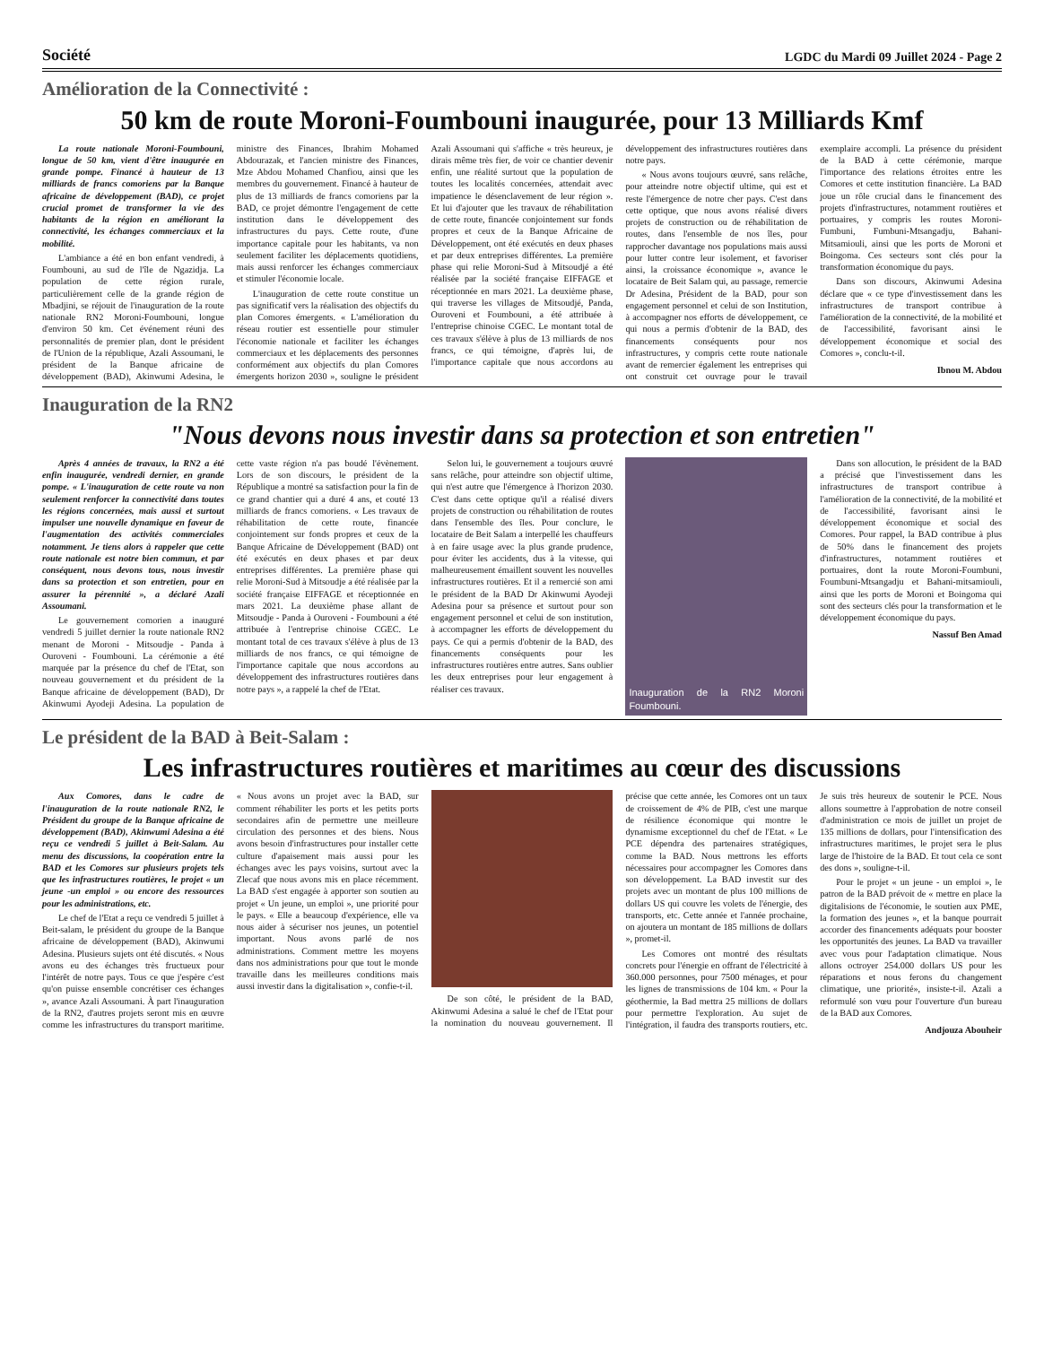Société LGDC du Mardi 09 Juillet 2024 - Page 2
Amélioration de la Connectivité :
50 km de route Moroni-Foumbouni inaugurée, pour 13 Milliards Kmf
La route nationale Moroni-Foumbouni, longue de 50 km, vient d'être inaugurée en grande pompe. Financé à hauteur de 13 milliards de francs comoriens par la Banque africaine de développement (BAD), ce projet crucial promet de transformer la vie des habitants de la région en améliorant la connectivité, les échanges commerciaux et la mobilité.
L'ambiance a été en bon enfant vendredi, à Foumbouni, au sud de l'île de Ngazidja. La population de cette région rurale, particulièrement celle de la grande région de Mbadjini, se réjouit de l'inauguration de la route nationale RN2 Moroni-Foumbouni, longue d'environ 50 km. Cet événement réuni des personnalités de premier plan, dont le président de l'Union de la république, Azali Assoumani, le président de la Banque africaine de développement (BAD), Akinwumi Adesina, le ministre des Finances, Ibrahim Mohamed Abdourazak, et l'ancien ministre des Finances, Mze Abdou Mohamed Chanfiou, ainsi que les membres du gouvernement. Financé à hauteur de plus de 13 milliards de francs comoriens par la BAD, ce projet démontre l'engagement de cette institution dans le développement des infrastructures du pays. Cette route, d'une importance capitale pour les habitants, va non seulement faciliter les déplacements quotidiens, mais aussi renforcer les échanges commerciaux et stimuler l'économie locale.
L'inauguration de cette route constitue un pas significatif vers la réalisation des objectifs du plan Comores émergents. « L'amélioration du réseau routier est essentielle pour stimuler l'économie nationale et faciliter les échanges commerciaux et les déplacements des personnes conformément aux objectifs du plan Comores émergents horizon 2030 », souligne le président Azali Assoumani qui s'affiche « très heureux, je dirais même très fier, de voir ce chantier devenir enfin, une réalité surtout que la population de toutes les localités concernées, attendait avec impatience le désenclavement de leur région ». Et lui d'ajouter que les travaux de réhabilitation de cette route, financée conjointement sur fonds propres et ceux de la Banque Africaine de Développement, ont été exécutés en deux phases et par deux entreprises différentes. La première phase qui relie Moroni-Sud à Mitsoudjé a été réalisée par la société française EIFFAGE et réceptionnée en mars 2021. La deuxième phase, qui traverse les villages de Mitsoudjé, Panda, Ouroveni et Foumbouni, a été attribuée à l'entreprise chinoise CGEC. Le montant total de ces travaux s'élève à plus de 13 milliards de nos francs, ce qui témoigne, d'après lui, de l'importance capitale que nous accordons au développement des infrastructures routières dans notre pays.
« Nous avons toujours œuvré, sans relâche, pour atteindre notre objectif ultime, qui est et reste l'émergence de notre cher pays. C'est dans cette optique, que nous avons réalisé divers projets de construction ou de réhabilitation de routes, dans l'ensemble de nos îles, pour rapprocher davantage nos populations mais aussi pour lutter contre leur isolement, et favoriser ainsi, la croissance économique », avance le locataire de Beit Salam qui, au passage, remercie Dr Adesina, Président de la BAD, pour son engagement personnel et celui de son Institution, à accompagner nos efforts de développement, ce qui nous a permis d'obtenir de la BAD, des financements conséquents pour nos infrastructures, y compris cette route nationale avant de remercier également les entreprises qui ont construit cet ouvrage pour le travail exemplaire accompli. La présence du président de la BAD à cette cérémonie, marque l'importance des relations étroites entre les Comores et cette institution financière. La BAD joue un rôle crucial dans le financement des projets d'infrastructures, notamment routières et portuaires, y compris les routes Moroni-Fumbuni, Fumbuni-Mtsangadju, Bahani-Mitsamiouli, ainsi que les ports de Moroni et Boingoma. Ces secteurs sont clés pour la transformation économique du pays.
Dans son discours, Akinwumi Adesina déclare que « ce type d'investissement dans les infrastructures de transport contribue à l'amélioration de la connectivité, de la mobilité et de l'accessibilité, favorisant ainsi le développement économique et social des Comores », conclu-t-il.
Ibnou M. Abdou
Inauguration de la RN2
"Nous devons nous investir dans sa protection et son entretien"
Après 4 années de travaux, la RN2 a été enfin inaugurée, vendredi dernier, en grande pompe. « L'inauguration de cette route va non seulement renforcer la connectivité dans toutes les régions concernées, mais aussi et surtout impulser une nouvelle dynamique en faveur de l'augmentation des activités commerciales notamment. Je tiens alors à rappeler que cette route nationale est notre bien commun, et par conséquent, nous devons tous, nous investir dans sa protection et son entretien, pour en assurer la pérennité », a déclaré Azali Assoumani.
Le gouvernement comorien a inauguré vendredi 5 juillet dernier la route nationale RN2 menant de Moroni - Mitsoudje - Panda à Ouroveni - Foumbouni. La cérémonie a été marquée par la présence du chef de l'Etat, son nouveau gouvernement et du président de la Banque africaine de développement (BAD), Dr Akinwumi Ayodeji Adesina. La population de cette vaste région n'a pas boudé l'évènement. Lors de son discours, le président de la République a montré sa satisfaction pour la fin de ce grand chantier qui a duré 4 ans, et couté 13 milliards de francs comoriens. « Les travaux de réhabilitation de cette route, financée conjointement sur fonds propres et ceux de la Banque Africaine de Développement (BAD) ont été exécutés en deux phases et par deux entreprises différentes. La première phase qui relie Moroni-Sud à Mitsoudje a été réalisée par la société française EIFFAGE et réceptionnée en mars 2021. La deuxième phase allant de Mitsoudje - Panda à Ouroveni - Foumbouni a été attribuée à l'entreprise chinoise CGEC. Le montant total de ces travaux s'élève à plus de 13 milliards de nos francs, ce qui témoigne de l'importance capitale que nous accordons au développement des infrastructures routières dans notre pays », a rappelé la chef de l'Etat.
Selon lui, le gouvernement a toujours œuvré sans relâche, pour atteindre son objectif ultime, qui n'est autre que l'émergence à l'horizon 2030. C'est dans cette optique qu'il a réalisé divers projets de construction ou réhabilitation de routes dans l'ensemble des îles. Pour conclure, le locataire de Beit Salam a interpellé les chauffeurs à en faire usage avec la plus grande prudence, pour éviter les accidents, dus à la vitesse, qui malheureusement émaillent souvent les nouvelles infrastructures routières. Et il a remercié son ami le président de la BAD Dr Akinwumi Ayodeji Adesina pour sa présence et surtout pour son engagement personnel et celui de son institution, à accompagner les efforts de développement du pays. Ce qui a permis d'obtenir de la BAD, des financements conséquents pour les infrastructures routières entre autres. Sans oublier les deux entreprises pour leur engagement à réaliser ces travaux.
Inauguration de la RN2 Moroni Foumbouni.
Dans son allocution, le président de la BAD a précisé que l'investissement dans les infrastructures de transport contribue à l'amélioration de la connectivité, de la mobilité et de l'accessibilité, favorisant ainsi le développement économique et social des Comores. Pour rappel, la BAD contribue à plus de 50% dans le financement des projets d'infrastructures, notamment routières et portuaires, dont la route Moroni-Foumbuni, Foumbuni-Mtsangadju et Bahani-mitsamiouli, ainsi que les ports de Moroni et Boingoma qui sont des secteurs clés pour la transformation et le développement économique du pays.
Nassuf Ben Amad
Le président de la BAD à Beit-Salam :
Les infrastructures routières et maritimes au cœur des discussions
Aux Comores, dans le cadre de l'inauguration de la route nationale RN2, le Président du groupe de la Banque africaine de développement (BAD), Akinwumi Adesina a été reçu ce vendredi 5 juillet à Beit-Salam. Au menu des discussions, la coopération entre la BAD et les Comores sur plusieurs projets tels que les infrastructures routières, le projet « un jeune -un emploi » ou encore des ressources pour les administrations, etc.
Le chef de l'Etat a reçu ce vendredi 5 juillet à Beit-salam, le président du groupe de la Banque africaine de développement (BAD), Akinwumi Adesina. Plusieurs sujets ont été discutés. « Nous avons eu des échanges très fructueux pour l'intérêt de notre pays. Tous ce que j'espère c'est qu'on puisse ensemble concrétiser ces échanges », avance Azali Assoumani. À part l'inauguration de la RN2, d'autres projets seront mis en œuvre comme les infrastructures du transport maritime. « Nous avons un projet avec la BAD, sur comment réhabiliter les ports et les petits ports secondaires afin de permettre une meilleure circulation des personnes et des biens. Nous avons besoin d'infrastructures pour installer cette culture d'apaisement mais aussi pour les échanges avec les pays voisins, surtout avec la Zlecaf que nous avons mis en place récemment. La BAD s'est engagée à apporter son soutien au projet « Un jeune, un emploi », une priorité pour le pays. « Elle a beaucoup d'expérience, elle va nous aider à sécuriser nos jeunes, un potentiel important. Nous avons parlé de nos administrations. Comment mettre les moyens dans nos administrations pour que tout le monde travaille dans les meilleures conditions mais aussi investir dans la digitalisation », confie-t-il.
De son côté, le président de la BAD, Akinwumi Adesina a salué le chef de l'Etat pour la nomination du nouveau gouvernement. Il précise que cette année, les Comores ont un taux de croissement de 4% de PIB, c'est une marque de résilience économique qui montre le dynamisme exceptionnel du chef de l'Etat. « Le PCE dépendra des partenaires stratégiques, comme la BAD. Nous mettrons les efforts nécessaires pour accompagner les Comores dans son développement. La BAD investit sur des projets avec un montant de plus 100 millions de dollars US qui couvre les volets de l'énergie, des transports, etc. Cette année et l'année prochaine, on ajoutera un montant de 185 millions de dollars », promet-il.
Les Comores ont montré des résultats concrets pour l'énergie en offrant de l'électricité à 360.000 personnes, pour 7500 ménages, et pour les lignes de transmissions de 104 km. « Pour la géothermie, la Bad mettra 25 millions de dollars pour permettre l'exploration. Au sujet de l'intégration, il faudra des transports routiers, etc. Je suis très heureux de soutenir le PCE. Nous allons soumettre à l'approbation de notre conseil d'administration ce mois de juillet un projet de 135 millions de dollars, pour l'intensification des infrastructures maritimes, le projet sera le plus large de l'histoire de la BAD. Et tout cela ce sont des dons », souligne-t-il.
Pour le projet « un jeune - un emploi », le patron de la BAD prévoit de « mettre en place la digitalisions de l'économie, le soutien aux PME, la formation des jeunes », et la banque pourrait accorder des financements adéquats pour booster les opportunités des jeunes. La BAD va travailler avec vous pour l'adaptation climatique. Nous allons octroyer 254.000 dollars US pour les réparations et nous ferons du changement climatique, une priorité», insiste-t-il. Azali a reformulé son vœu pour l'ouverture d'un bureau de la BAD aux Comores.
Andjouza Abouheir